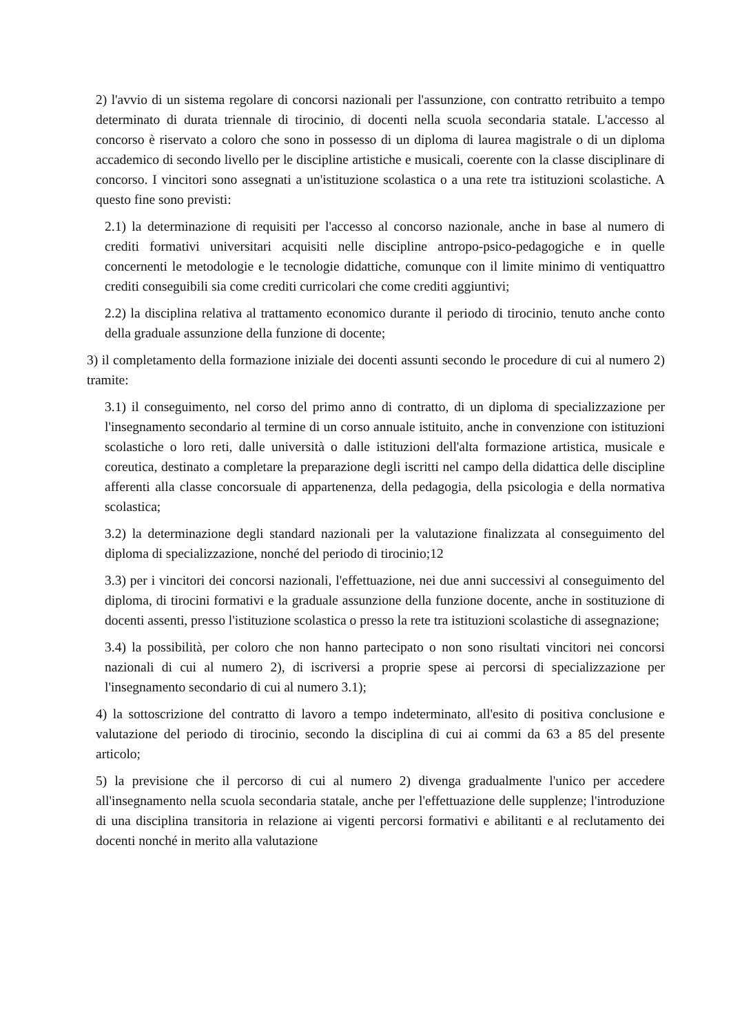2) l'avvio di un sistema regolare di concorsi nazionali per l'assunzione, con contratto retribuito a tempo determinato di durata triennale di tirocinio, di docenti nella scuola secondaria statale. L'accesso al concorso è riservato a coloro che sono in possesso di un diploma di laurea magistrale o di un diploma accademico di secondo livello per le discipline artistiche e musicali, coerente con la classe disciplinare di concorso. I vincitori sono assegnati a un'istituzione scolastica o a una rete tra istituzioni scolastiche. A questo fine sono previsti:
2.1) la determinazione di requisiti per l'accesso al concorso nazionale, anche in base al numero di crediti formativi universitari acquisiti nelle discipline antropo-psico-pedagogiche e in quelle concernenti le metodologie e le tecnologie didattiche, comunque con il limite minimo di ventiquattro crediti conseguibili sia come crediti curricolari che come crediti aggiuntivi;
2.2) la disciplina relativa al trattamento economico durante il periodo di tirocinio, tenuto anche conto della graduale assunzione della funzione di docente;
3) il completamento della formazione iniziale dei docenti assunti secondo le procedure di cui al numero 2) tramite:
3.1) il conseguimento, nel corso del primo anno di contratto, di un diploma di specializzazione per l'insegnamento secondario al termine di un corso annuale istituito, anche in convenzione con istituzioni scolastiche o loro reti, dalle università o dalle istituzioni dell'alta formazione artistica, musicale e coreutica, destinato a completare la preparazione degli iscritti nel campo della didattica delle discipline afferenti alla classe concorsuale di appartenenza, della pedagogia, della psicologia e della normativa scolastica;
3.2) la determinazione degli standard nazionali per la valutazione finalizzata al conseguimento del diploma di specializzazione, nonché del periodo di tirocinio;12
3.3) per i vincitori dei concorsi nazionali, l'effettuazione, nei due anni successivi al conseguimento del diploma, di tirocini formativi e la graduale assunzione della funzione docente, anche in sostituzione di docenti assenti, presso l'istituzione scolastica o presso la rete tra istituzioni scolastiche di assegnazione;
3.4) la possibilità, per coloro che non hanno partecipato o non sono risultati vincitori nei concorsi nazionali di cui al numero 2), di iscriversi a proprie spese ai percorsi di specializzazione per l'insegnamento secondario di cui al numero 3.1);
4) la sottoscrizione del contratto di lavoro a tempo indeterminato, all'esito di positiva conclusione e valutazione del periodo di tirocinio, secondo la disciplina di cui ai commi da 63 a 85 del presente articolo;
5) la previsione che il percorso di cui al numero 2) divenga gradualmente l'unico per accedere all'insegnamento nella scuola secondaria statale, anche per l'effettuazione delle supplenze; l'introduzione di una disciplina transitoria in relazione ai vigenti percorsi formativi e abilitanti e al reclutamento dei docenti nonché in merito alla valutazione